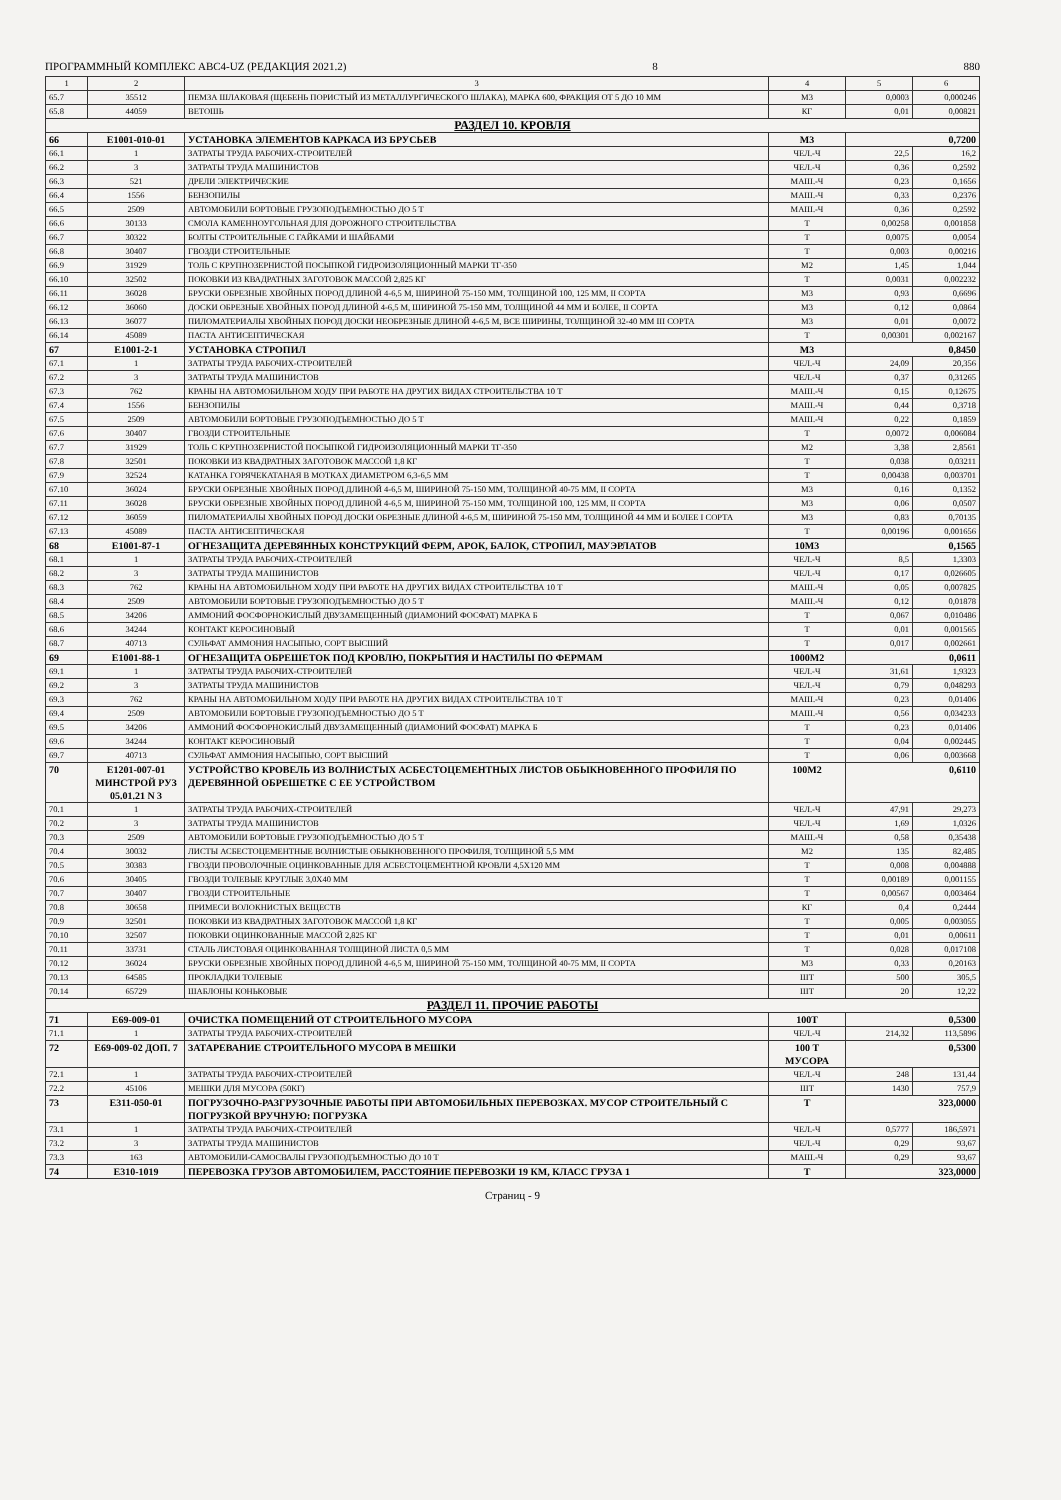ПРОГРАММНЫЙ КОМПЛЕКС АВС4-UZ (РЕДАКЦИЯ 2021.2) 8 880
| 1 | 2 | 3 | 4 | 5 | 6 |
| --- | --- | --- | --- | --- | --- |
| 65.7 | 35512 | ПЕМЗА ШЛАКОВАЯ (ЩЕБЕНЬ ПОРИСТЫЙ ИЗ МЕТАЛЛУРГИЧЕСКОГО ШЛАКА), МАРКА 600, ФРАКЦИЯ ОТ 5 ДО 10 ММ | М3 | 0,0003 | 0,000246 |
| 65.8 | 44059 | ВЕТОШЬ | КГ | 0,01 | 0,00821 |
| РАЗДЕЛ 10. КРОВЛЯ | | | | | |
| 66 | Е1001-010-01 | УСТАНОВКА ЭЛЕМЕНТОВ КАРКАСА ИЗ БРУСЬЕВ | М3 | 0,7200 | |
| 66.1 | 1 | ЗАТРАТЫ ТРУДА РАБОЧИХ-СТРОИТЕЛЕЙ | ЧЕЛ.-Ч | 22,5 | 16,2 |
| 66.2 | 3 | ЗАТРАТЫ ТРУДА МАШИНИСТОВ | ЧЕЛ.-Ч | 0,36 | 0,2592 |
| 66.3 | 521 | ДРЕЛИ ЭЛЕКТРИЧЕСКИЕ | МАШ.-Ч | 0,23 | 0,1656 |
| 66.4 | 1556 | БЕНЗОПИЛЫ | МАШ.-Ч | 0,33 | 0,2376 |
| 66.5 | 2509 | АВТОМОБИЛИ БОРТОВЫЕ ГРУЗОПОДЪЕМНОСТЬЮ ДО 5 Т | МАШ.-Ч | 0,36 | 0,2592 |
| 66.6 | 30133 | СМОЛА КАМЕННОУГОЛЬНАЯ ДЛЯ ДОРОЖНОГО СТРОИТЕЛЬСТВА | Т | 0,00258 | 0,001858 |
| 66.7 | 30322 | БОЛТЫ СТРОИТЕЛЬНЫЕ С ГАЙКАМИ И ШАЙБАМИ | Т | 0,0075 | 0,0054 |
| 66.8 | 30407 | ГВОЗДИ СТРОИТЕЛЬНЫЕ | Т | 0,003 | 0,00216 |
| 66.9 | 31929 | ТОЛЬ С КРУПНОЗЕРНИСТОЙ ПОСЫПКОЙ ГИДРОИЗОЛЯЦИОННЫЙ МАРКИ ТГ-350 | М2 | 1,45 | 1,044 |
| 66.10 | 32502 | ПОКОВКИ ИЗ КВАДРАТНЫХ ЗАГОТОВОК МАССОЙ 2,825 КГ | Т | 0,0031 | 0,002232 |
| 66.11 | 36028 | БРУСКИ ОБРЕЗНЫЕ ХВОЙНЫХ ПОРОД ДЛИНОЙ 4-6,5 М, ШИРИНОЙ 75-150 ММ, ТОЛЩИНОЙ 100, 125 ММ, II СОРТА | М3 | 0,93 | 0,6696 |
| 66.12 | 36060 | ДОСКИ ОБРЕЗНЫЕ ХВОЙНЫХ ПОРОД ДЛИНОЙ 4-6,5 М, ШИРИНОЙ 75-150 ММ, ТОЛЩИНОЙ 44 ММ И БОЛЕЕ, II СОРТА | М3 | 0,12 | 0,0864 |
| 66.13 | 36077 | ПИЛОМАТЕРИАЛЫ ХВОЙНЫХ ПОРОД ДОСКИ НЕОБРЕЗНЫЕ ДЛИНОЙ 4-6,5 М, ВСЕ ШИРИНЫ, ТОЛЩИНОЙ 32-40 ММ III СОРТА | М3 | 0,01 | 0,0072 |
| 66.14 | 45089 | ПАСТА АНТИСЕПТИЧЕСКАЯ | Т | 0,00301 | 0,002167 |
| 67 | Е1001-2-1 | УСТАНОВКА СТРОПИЛ | М3 | 0,8450 | |
| 67.1 | 1 | ЗАТРАТЫ ТРУДА РАБОЧИХ-СТРОИТЕЛЕЙ | ЧЕЛ.-Ч | 24,09 | 20,356 |
| 67.2 | 3 | ЗАТРАТЫ ТРУДА МАШИНИСТОВ | ЧЕЛ.-Ч | 0,37 | 0,31265 |
| 67.3 | 762 | КРАНЫ НА АВТОМОБИЛЬНОМ ХОДУ ПРИ РАБОТЕ НА ДРУГИХ ВИДАХ СТРОИТЕЛЬСТВА 10 Т | МАШ.-Ч | 0,15 | 0,12675 |
| 67.4 | 1556 | БЕНЗОПИЛЫ | МАШ.-Ч | 0,44 | 0,3718 |
| 67.5 | 2509 | АВТОМОБИЛИ БОРТОВЫЕ ГРУЗОПОДЪЕМНОСТЬЮ ДО 5 Т | МАШ.-Ч | 0,22 | 0,1859 |
| 67.6 | 30407 | ГВОЗДИ СТРОИТЕЛЬНЫЕ | Т | 0,0072 | 0,006084 |
| 67.7 | 31929 | ТОЛЬ С КРУПНОЗЕРНИСТОЙ ПОСЫПКОЙ ГИДРОИЗОЛЯЦИОННЫЙ МАРКИ ТГ-350 | М2 | 3,38 | 2,8561 |
| 67.8 | 32501 | ПОКОВКИ ИЗ КВАДРАТНЫХ ЗАГОТОВОК МАССОЙ 1,8 КГ | Т | 0,038 | 0,03211 |
| 67.9 | 32524 | КАТАНКА ГОРЯЧЕКАТАНАЯ В МОТКАХ ДИАМЕТРОМ 6,3-6,5 ММ | Т | 0,00438 | 0,003701 |
| 67.10 | 36024 | БРУСКИ ОБРЕЗНЫЕ ХВОЙНЫХ ПОРОД ДЛИНОЙ 4-6,5 М, ШИРИНОЙ 75-150 ММ, ТОЛЩИНОЙ 40-75 ММ, II СОРТА | М3 | 0,16 | 0,1352 |
| 67.11 | 36028 | БРУСКИ ОБРЕЗНЫЕ ХВОЙНЫХ ПОРОД ДЛИНОЙ 4-6,5 М, ШИРИНОЙ 75-150 ММ, ТОЛЩИНОЙ 100, 125 ММ, II СОРТА | М3 | 0,06 | 0,0507 |
| 67.12 | 36059 | ПИЛОМАТЕРИАЛЫ ХВОЙНЫХ ПОРОД ДОСКИ ОБРЕЗНЫЕ ДЛИНОЙ 4-6,5 М, ШИРИНОЙ 75-150 ММ, ТОЛЩИНОЙ 44 ММ И БОЛЕЕ I СОРТА | М3 | 0,83 | 0,70135 |
| 67.13 | 45089 | ПАСТА АНТИСЕПТИЧЕСКАЯ | Т | 0,00196 | 0,001656 |
| 68 | Е1001-87-1 | ОГНЕЗАЩИТА ДЕРЕВЯННЫХ КОНСТРУКЦИЙ ФЕРМ, АРОК, БАЛОК, СТРОПИЛ, МАУЭРЛАТОВ | 10М3 | 0,1565 | |
| 68.1 | 1 | ЗАТРАТЫ ТРУДА РАБОЧИХ-СТРОИТЕЛЕЙ | ЧЕЛ.-Ч | 8,5 | 1,3303 |
| 68.2 | 3 | ЗАТРАТЫ ТРУДА МАШИНИСТОВ | ЧЕЛ.-Ч | 0,17 | 0,026605 |
| 68.3 | 762 | КРАНЫ НА АВТОМОБИЛЬНОМ ХОДУ ПРИ РАБОТЕ НА ДРУГИХ ВИДАХ СТРОИТЕЛЬСТВА 10 Т | МАШ.-Ч | 0,05 | 0,007825 |
| 68.4 | 2509 | АВТОМОБИЛИ БОРТОВЫЕ ГРУЗОПОДЪЕМНОСТЬЮ ДО 5 Т | МАШ.-Ч | 0,12 | 0,01878 |
| 68.5 | 34206 | АММОНИЙ ФОСФОРНОКИСЛЫЙ ДВУЗАМЕЩЕННЫЙ (ДИАМОНИЙ ФОСФАТ) МАРКА Б | Т | 0,067 | 0,010486 |
| 68.6 | 34244 | КОНТАКТ КЕРОСИНОВЫЙ | Т | 0,01 | 0,001565 |
| 68.7 | 40713 | СУЛЬФАТ АММОНИЯ НАСЫПЬЮ, СОРТ ВЫСШИЙ | Т | 0,017 | 0,002661 |
| 69 | Е1001-88-1 | ОГНЕЗАЩИТА ОБРЕШЕТОК ПОД КРОВЛЮ, ПОКРЫТИЯ И НАСТИЛЫ ПО ФЕРМАМ | 1000М2 | 0,0611 | |
| 69.1 | 1 | ЗАТРАТЫ ТРУДА РАБОЧИХ-СТРОИТЕЛЕЙ | ЧЕЛ.-Ч | 31,61 | 1,9323 |
| 69.2 | 3 | ЗАТРАТЫ ТРУДА МАШИНИСТОВ | ЧЕЛ.-Ч | 0,79 | 0,048293 |
| 69.3 | 762 | КРАНЫ НА АВТОМОБИЛЬНОМ ХОДУ ПРИ РАБОТЕ НА ДРУГИХ ВИДАХ СТРОИТЕЛЬСТВА 10 Т | МАШ.-Ч | 0,23 | 0,01406 |
| 69.4 | 2509 | АВТОМОБИЛИ БОРТОВЫЕ ГРУЗОПОДЪЕМНОСТЬЮ ДО 5 Т | МАШ.-Ч | 0,56 | 0,034233 |
| 69.5 | 34206 | АММОНИЙ ФОСФОРНОКИСЛЫЙ ДВУЗАМЕЩЕННЫЙ (ДИАМОНИЙ ФОСФАТ) МАРКА Б | Т | 0,23 | 0,01406 |
| 69.6 | 34244 | КОНТАКТ КЕРОСИНОВЫЙ | Т | 0,04 | 0,002445 |
| 69.7 | 40713 | СУЛЬФАТ АММОНИЯ НАСЫПЬЮ, СОРТ ВЫСШИЙ | Т | 0,06 | 0,003668 |
| 70 | Е1201-007-01 МИНСТРОЙ РУЗ 05.01.21 N 3 | УСТРОЙСТВО КРОВЕЛЬ ИЗ ВОЛНИСТЫХ АСБЕСТОЦЕМЕНТНЫХ ЛИСТОВ ОБЫКНОВЕННОГО ПРОФИЛЯ ПО ДЕРЕВЯННОЙ ОБРЕШЕТКЕ С ЕЕ УСТРОЙСТВОМ | 100М2 | 0,6110 | |
| 70.1 | 1 | ЗАТРАТЫ ТРУДА РАБОЧИХ-СТРОИТЕЛЕЙ | ЧЕЛ.-Ч | 47,91 | 29,273 |
| 70.2 | 3 | ЗАТРАТЫ ТРУДА МАШИНИСТОВ | ЧЕЛ.-Ч | 1,69 | 1,0326 |
| 70.3 | 2509 | АВТОМОБИЛИ БОРТОВЫЕ ГРУЗОПОДЪЕМНОСТЬЮ ДО 5 Т | МАШ.-Ч | 0,58 | 0,35438 |
| 70.4 | 30032 | ЛИСТЫ АСБЕСТОЦЕМЕНТНЫЕ ВОЛНИСТЫЕ ОБЫКНОВЕННОГО ПРОФИЛЯ, ТОЛЩИНОЙ 5,5 ММ | М2 | 135 | 82,485 |
| 70.5 | 30383 | ГВОЗДИ ПРОВОЛОЧНЫЕ ОЦИНКОВАННЫЕ ДЛЯ АСБЕСТОЦЕМЕНТНОЙ КРОВЛИ 4,5Х120 ММ | Т | 0,008 | 0,004888 |
| 70.6 | 30405 | ГВОЗДИ ТОЛЕВЫЕ КРУГЛЫЕ 3,0Х40 ММ | Т | 0,00189 | 0,001155 |
| 70.7 | 30407 | ГВОЗДИ СТРОИТЕЛЬНЫЕ | Т | 0,00567 | 0,003464 |
| 70.8 | 30658 | ПРИМЕСИ ВОЛОКНИСТЫХ ВЕЩЕСТВ | КГ | 0,4 | 0,2444 |
| 70.9 | 32501 | ПОКОВКИ ИЗ КВАДРАТНЫХ ЗАГОТОВОК МАССОЙ 1,8 КГ | Т | 0,005 | 0,003055 |
| 70.10 | 32507 | ПОКОВКИ ОЦИНКОВАННЫЕ МАССОЙ 2,825 КГ | Т | 0,01 | 0,00611 |
| 70.11 | 33731 | СТАЛЬ ЛИСТОВАЯ ОЦИНКОВАННАЯ ТОЛЩИНОЙ ЛИСТА 0,5 ММ | Т | 0,028 | 0,017108 |
| 70.12 | 36024 | БРУСКИ ОБРЕЗНЫЕ ХВОЙНЫХ ПОРОД ДЛИНОЙ 4-6,5 М, ШИРИНОЙ 75-150 ММ, ТОЛЩИНОЙ 40-75 ММ, II СОРТА | М3 | 0,33 | 0,20163 |
| 70.13 | 64585 | ПРОКЛАДКИ ТОЛЕВЫЕ | ШТ | 500 | 305,5 |
| 70.14 | 65729 | ШАБЛОНЫ КОНЬКОВЫЕ | ШТ | 20 | 12,22 |
| РАЗДЕЛ 11. ПРОЧИЕ РАБОТЫ | | | | | |
| 71 | Е69-009-01 | ОЧИСТКА ПОМЕЩЕНИЙ ОТ СТРОИТЕЛЬНОГО МУСОРА | 100Т | 0,5300 | |
| 71.1 | 1 | ЗАТРАТЫ ТРУДА РАБОЧИХ-СТРОИТЕЛЕЙ | ЧЕЛ.-Ч | 214,32 | 113,5896 |
| 72 | Е69-009-02 ДОП. 7 | ЗАТАРЕВАНИЕ СТРОИТЕЛЬНОГО МУСОРА В МЕШКИ | 100 Т МУСОРА | 0,5300 | |
| 72.1 | 1 | ЗАТРАТЫ ТРУДА РАБОЧИХ-СТРОИТЕЛЕЙ | ЧЕЛ.-Ч | 248 | 131,44 |
| 72.2 | 45106 | МЕШКИ ДЛЯ МУСОРА (50КГ) | ШТ | 1430 | 757,9 |
| 73 | Е311-050-01 | ПОГРУЗОЧНО-РАЗГРУЗОЧНЫЕ РАБОТЫ ПРИ АВТОМОБИЛЬНЫХ ПЕРЕВОЗКАХ. МУСОР СТРОИТЕЛЬНЫЙ С ПОГРУЗКОЙ ВРУЧНУЮ: ПОГРУЗКА | Т | 323,0000 | |
| 73.1 | 1 | ЗАТРАТЫ ТРУДА РАБОЧИХ-СТРОИТЕЛЕЙ | ЧЕЛ.-Ч | 0,5777 | 186,5971 |
| 73.2 | 3 | ЗАТРАТЫ ТРУДА МАШИНИСТОВ | ЧЕЛ.-Ч | 0,29 | 93,67 |
| 73.3 | 163 | АВТОМОБИЛИ-САМОСВАЛЫ ГРУЗОПОДЪЕМНОСТЬЮ ДО 10 Т | МАШ.-Ч | 0,29 | 93,67 |
| 74 | Е310-1019 | ПЕРЕВОЗКА ГРУЗОВ АВТОМОБИЛЕМ, РАССТОЯНИЕ ПЕРЕВОЗКИ 19 КМ, КЛАСС ГРУЗА 1 | Т | 323,0000 | |
Страниц - 9